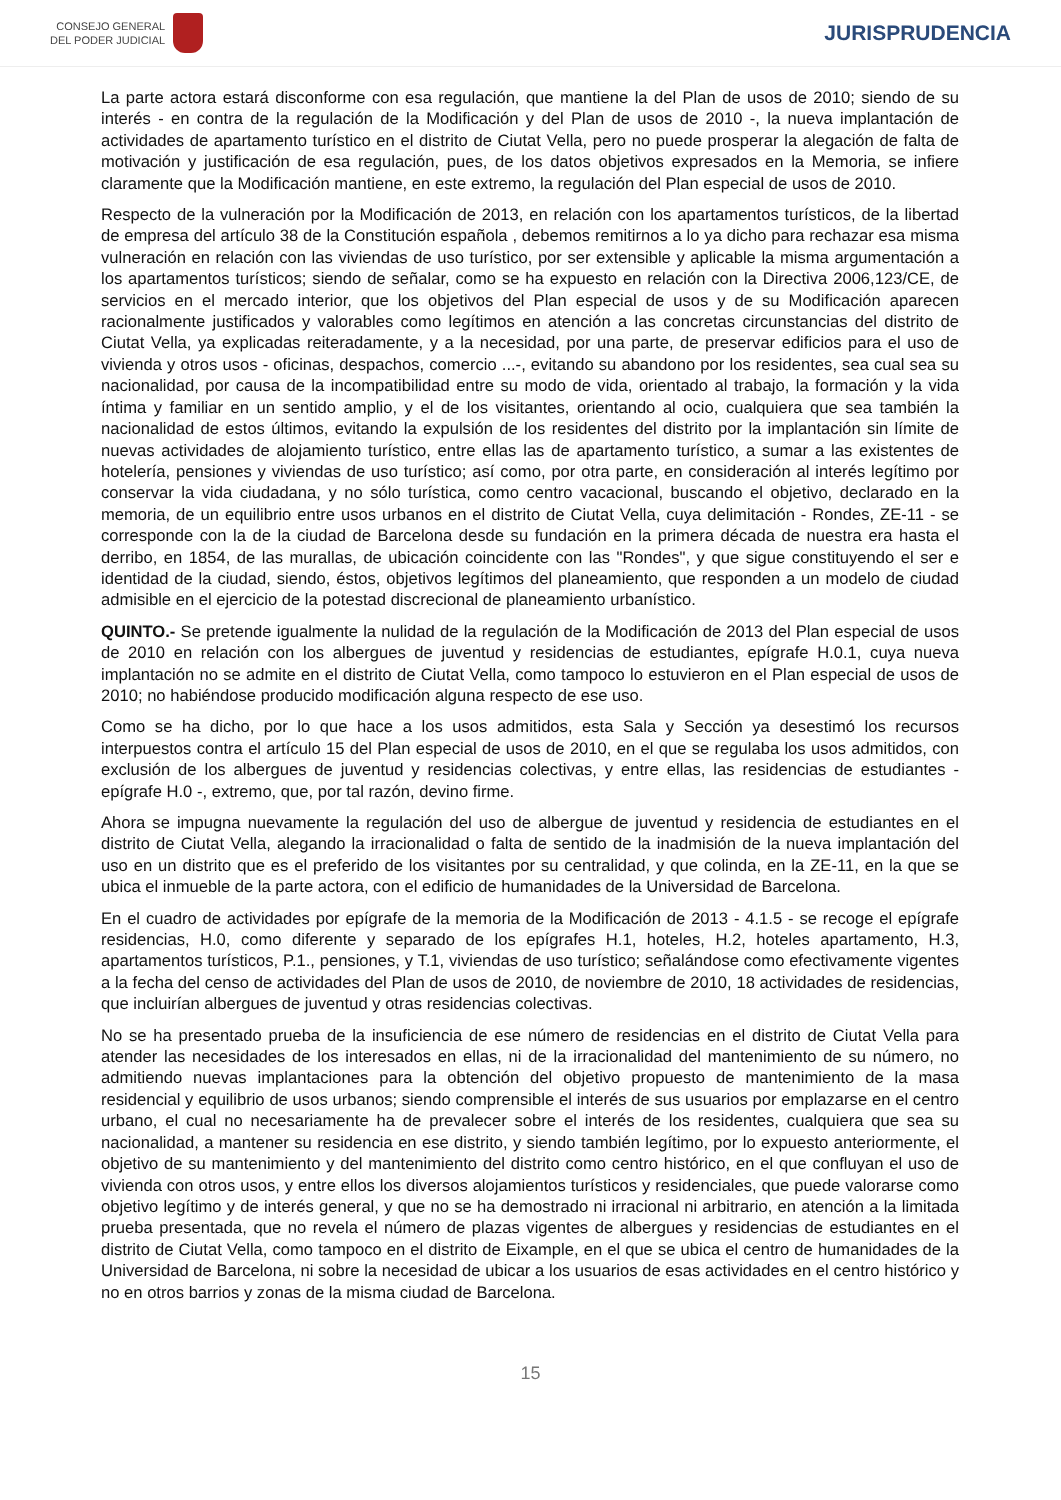CONSEJO GENERAL
DEL PODER JUDICIAL
JURISPRUDENCIA
La parte actora estará disconforme con esa regulación, que mantiene la del Plan de usos de 2010; siendo de su interés - en contra de la regulación de la Modificación y del Plan de usos de 2010 -, la nueva implantación de actividades de apartamento turístico en el distrito de Ciutat Vella, pero no puede prosperar la alegación de falta de motivación y justificación de esa regulación, pues, de los datos objetivos expresados en la Memoria, se infiere claramente que la Modificación mantiene, en este extremo, la regulación del Plan especial de usos de 2010.
Respecto de la vulneración por la Modificación de 2013, en relación con los apartamentos turísticos, de la libertad de empresa del artículo 38 de la Constitución española , debemos remitirnos a lo ya dicho para rechazar esa misma vulneración en relación con las viviendas de uso turístico, por ser extensible y aplicable la misma argumentación a los apartamentos turísticos; siendo de señalar, como se ha expuesto en relación con la Directiva 2006,123/CE, de servicios en el mercado interior, que los objetivos del Plan especial de usos y de su Modificación aparecen racionalmente justificados y valorables como legítimos en atención a las concretas circunstancias del distrito de Ciutat Vella, ya explicadas reiteradamente, y a la necesidad, por una parte, de preservar edificios para el uso de vivienda y otros usos - oficinas, despachos, comercio ...-, evitando su abandono por los residentes, sea cual sea su nacionalidad, por causa de la incompatibilidad entre su modo de vida, orientado al trabajo, la formación y la vida íntima y familiar en un sentido amplio, y el de los visitantes, orientando al ocio, cualquiera que sea también la nacionalidad de estos últimos, evitando la expulsión de los residentes del distrito por la implantación sin límite de nuevas actividades de alojamiento turístico, entre ellas las de apartamento turístico, a sumar a las existentes de hotelería, pensiones y viviendas de uso turístico; así como, por otra parte, en consideración al interés legítimo por conservar la vida ciudadana, y no sólo turística, como centro vacacional, buscando el objetivo, declarado en la memoria, de un equilibrio entre usos urbanos en el distrito de Ciutat Vella, cuya delimitación - Rondes, ZE-11 - se corresponde con la de la ciudad de Barcelona desde su fundación en la primera década de nuestra era hasta el derribo, en 1854, de las murallas, de ubicación coincidente con las "Rondes", y que sigue constituyendo el ser e identidad de la ciudad, siendo, éstos, objetivos legítimos del planeamiento, que responden a un modelo de ciudad admisible en el ejercicio de la potestad discrecional de planeamiento urbanístico.
QUINTO.- Se pretende igualmente la nulidad de la regulación de la Modificación de 2013 del Plan especial de usos de 2010 en relación con los albergues de juventud y residencias de estudiantes, epígrafe H.0.1, cuya nueva implantación no se admite en el distrito de Ciutat Vella, como tampoco lo estuvieron en el Plan especial de usos de 2010; no habiéndose producido modificación alguna respecto de ese uso.
Como se ha dicho, por lo que hace a los usos admitidos, esta Sala y Sección ya desestimó los recursos interpuestos contra el artículo 15 del Plan especial de usos de 2010, en el que se regulaba los usos admitidos, con exclusión de los albergues de juventud y residencias colectivas, y entre ellas, las residencias de estudiantes - epígrafe H.0 -, extremo, que, por tal razón, devino firme.
Ahora se impugna nuevamente la regulación del uso de albergue de juventud y residencia de estudiantes en el distrito de Ciutat Vella, alegando la irracionalidad o falta de sentido de la inadmisión de la nueva implantación del uso en un distrito que es el preferido de los visitantes por su centralidad, y que colinda, en la ZE-11, en la que se ubica el inmueble de la parte actora, con el edificio de humanidades de la Universidad de Barcelona.
En el cuadro de actividades por epígrafe de la memoria de la Modificación de 2013 - 4.1.5 - se recoge el epígrafe residencias, H.0, como diferente y separado de los epígrafes H.1, hoteles, H.2, hoteles apartamento, H.3, apartamentos turísticos, P.1., pensiones, y T.1, viviendas de uso turístico; señalándose como efectivamente vigentes a la fecha del censo de actividades del Plan de usos de 2010, de noviembre de 2010, 18 actividades de residencias, que incluirían albergues de juventud y otras residencias colectivas.
No se ha presentado prueba de la insuficiencia de ese número de residencias en el distrito de Ciutat Vella para atender las necesidades de los interesados en ellas, ni de la irracionalidad del mantenimiento de su número, no admitiendo nuevas implantaciones para la obtención del objetivo propuesto de mantenimiento de la masa residencial y equilibrio de usos urbanos; siendo comprensible el interés de sus usuarios por emplazarse en el centro urbano, el cual no necesariamente ha de prevalecer sobre el interés de los residentes, cualquiera que sea su nacionalidad, a mantener su residencia en ese distrito, y siendo también legítimo, por lo expuesto anteriormente, el objetivo de su mantenimiento y del mantenimiento del distrito como centro histórico, en el que confluyan el uso de vivienda con otros usos, y entre ellos los diversos alojamientos turísticos y residenciales, que puede valorarse como objetivo legítimo y de interés general, y que no se ha demostrado ni irracional ni arbitrario, en atención a la limitada prueba presentada, que no revela el número de plazas vigentes de albergues y residencias de estudiantes en el distrito de Ciutat Vella, como tampoco en el distrito de Eixample, en el que se ubica el centro de humanidades de la Universidad de Barcelona, ni sobre la necesidad de ubicar a los usuarios de esas actividades en el centro histórico y no en otros barrios y zonas de la misma ciudad de Barcelona.
15